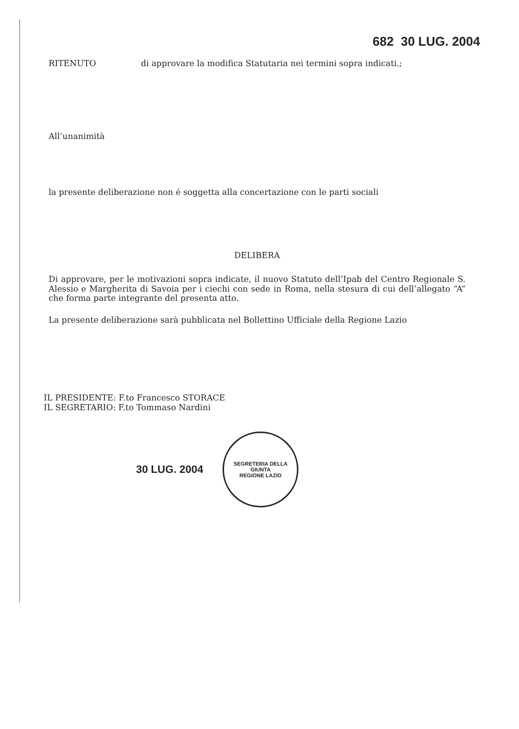682 30 LUG. 2004
RITENUTO di approvare la modifica Statutaria nei termini sopra indicati.;
All’unanimità
la presente deliberazione non é soggetta alla concertazione con le parti sociali
DELIBERA
Di approvare, per le motivazioni sopra indicate, il nuovo Statuto dell’Ipab del Centro Regionale S. Alessio e Margherita di Savoia per i ciechi con sede in Roma, nella stesura di cui dell’allegato “A” che forma parte integrante del presenta atto.
La presente deliberazione sarà pubblicata nel Bollettino Ufficiale della Regione Lazio
IL PRESIDENTE: F.to Francesco STORACE
IL SEGRETARIO: F.to Tommaso Nardini
30 LUG. 2004
SEGRETERIA DELLA GIUNTA
REGIONE LAZIO